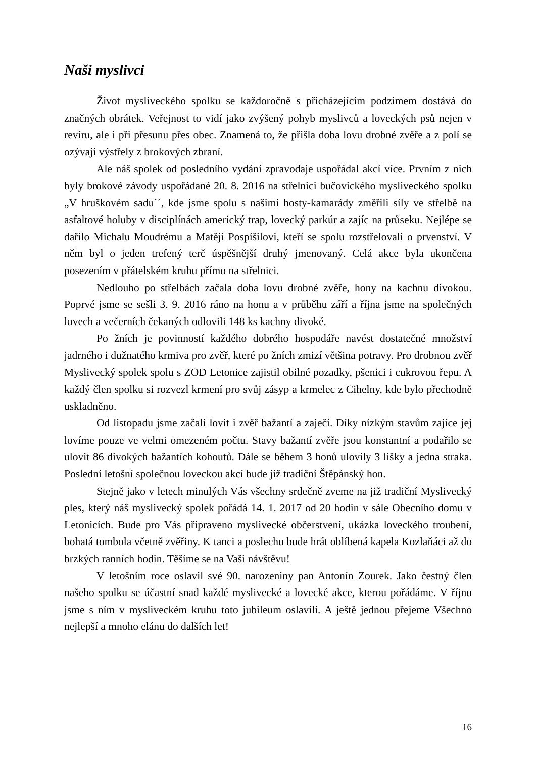Naši myslivci
Život mysliveckého spolku se každoročně s přicházejícím podzimem dostává do značných obrátek. Veřejnost to vidí jako zvýšený pohyb myslivců a loveckých psů nejen v revíru, ale i při přesunu přes obec. Znamená to, že přišla doba lovu drobné zvěře a z polí se ozývají výstřely z brokových zbraní.
Ale náš spolek od posledního vydání zpravodaje uspořádal akcí více. Prvním z nich byly brokové závody uspořádané 20. 8. 2016 na střelnici bučovického mysliveckého spolku „V hruškovém sadu´´, kde jsme spolu s našimi hosty-kamarády změřili síly ve střelbě na asfaltové holuby v disciplínách americký trap, lovecký parkúr a zajíc na průseku. Nejlépe se dařilo Michalu Moudrému a Matěji Pospíšilovi, kteří se spolu rozstřelovali o prvenství. V něm byl o jeden trefený terč úspěšnější druhý jmenovaný. Celá akce byla ukončena posezením v přátelském kruhu přímo na střelnici.
Nedlouho po střelbách začala doba lovu drobné zvěře, hony na kachnu divokou. Poprvé jsme se sešli 3. 9. 2016 ráno na honu a v průběhu září a října jsme na společných lovech a večerních čekaných odlovili 148 ks kachny divoké.
Po žních je povinností každého dobrého hospodáře navést dostatečné množství jadrného i dužnatého krmiva pro zvěř, které po žních zmizí většina potravy. Pro drobnou zvěř Myslivecký spolek spolu s ZOD Letonice zajistil obilné pozadky, pšenici i cukrovou řepu. A každý člen spolku si rozvezl krmení pro svůj zásyp a krmelec z Cihelny, kde bylo přechodně uskladněno.
Od listopadu jsme začali lovit i zvěř bažantí a zaječí. Díky nízkým stavům zajíce jej lovíme pouze ve velmi omezeném počtu. Stavy bažantí zvěře jsou konstantní a podařilo se ulovit 86 divokých bažantích kohoutů. Dále se během 3 honů ulovily 3 lišky a jedna straka. Poslední letošní společnou loveckou akcí bude již tradiční Štěpánský hon.
Stejně jako v letech minulých Vás všechny srdečně zveme na již tradiční Myslivecký ples, který náš myslivecký spolek pořádá 14. 1. 2017 od 20 hodin v sále Obecního domu v Letonicích. Bude pro Vás připraveno myslivecké občerstvení, ukázka loveckého troubení, bohatá tombola včetně zvěřiny. K tanci a poslechu bude hrát oblíbená kapela Kozlaňáci až do brzkých ranních hodin. Těšíme se na Vaši návštěvu!
V letošním roce oslavil své 90. narozeniny pan Antonín Zourek. Jako čestný člen našeho spolku se účastní snad každé myslivecké a lovecké akce, kterou pořádáme. V říjnu jsme s ním v mysliveckém kruhu toto jubileum oslavili. A ještě jednou přejeme Všechno nejlepší a mnoho elánu do dalších let!
16